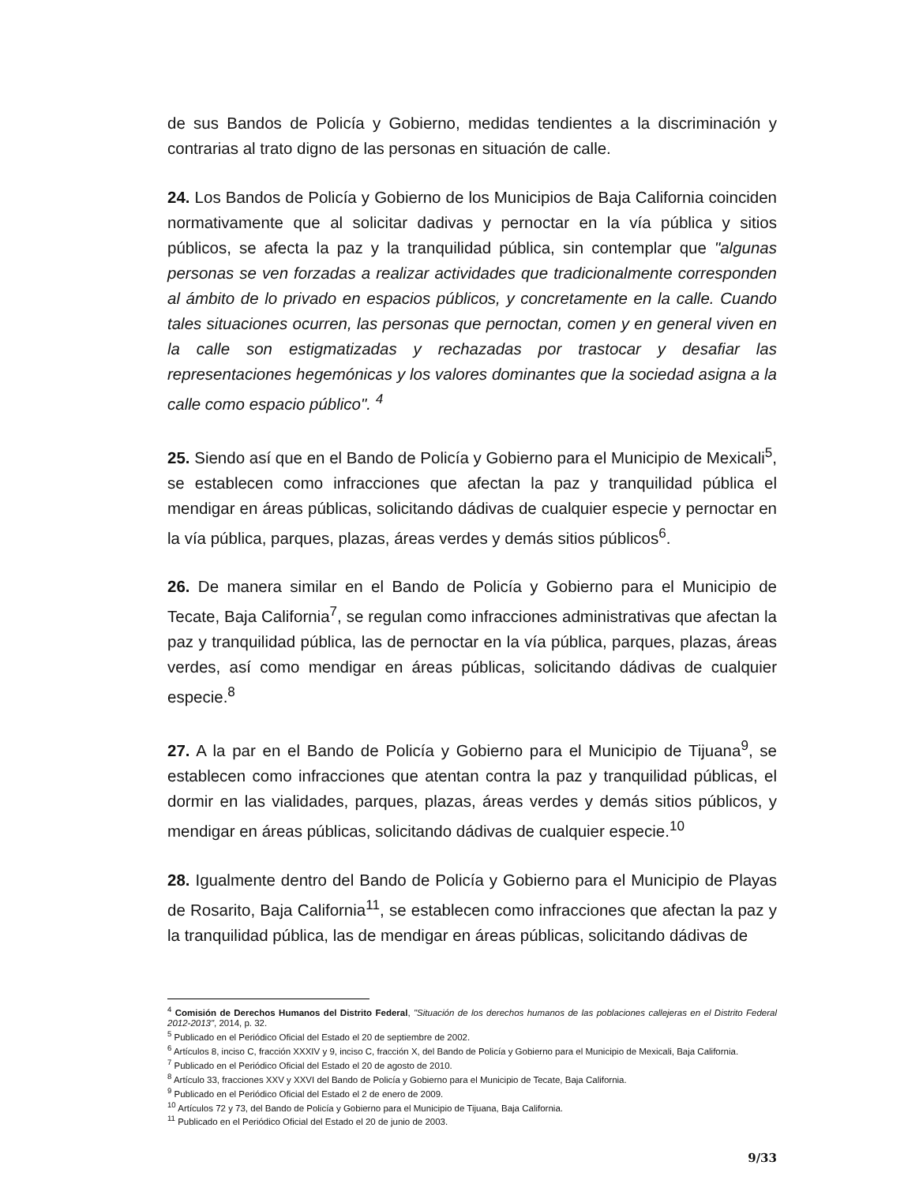de sus Bandos de Policía y Gobierno, medidas tendientes a la discriminación y contrarias al trato digno de las personas en situación de calle.
24. Los Bandos de Policía y Gobierno de los Municipios de Baja California coinciden normativamente que al solicitar dadivas y pernoctar en la vía pública y sitios públicos, se afecta la paz y la tranquilidad pública, sin contemplar que "algunas personas se ven forzadas a realizar actividades que tradicionalmente corresponden al ámbito de lo privado en espacios públicos, y concretamente en la calle. Cuando tales situaciones ocurren, las personas que pernoctan, comen y en general viven en la calle son estigmatizadas y rechazadas por trastocar y desafiar las representaciones hegemónicas y los valores dominantes que la sociedad asigna a la calle como espacio público". <sup>4</sup>
25. Siendo así que en el Bando de Policía y Gobierno para el Municipio de Mexicali<sup>5</sup>, se establecen como infracciones que afectan la paz y tranquilidad pública el mendigar en áreas públicas, solicitando dádivas de cualquier especie y pernoctar en la vía pública, parques, plazas, áreas verdes y demás sitios públicos<sup>6</sup>.
26. De manera similar en el Bando de Policía y Gobierno para el Municipio de Tecate, Baja California<sup>7</sup>, se regulan como infracciones administrativas que afectan la paz y tranquilidad pública, las de pernoctar en la vía pública, parques, plazas, áreas verdes, así como mendigar en áreas públicas, solicitando dádivas de cualquier especie.<sup>8</sup>
27. A la par en el Bando de Policía y Gobierno para el Municipio de Tijuana<sup>9</sup>, se establecen como infracciones que atentan contra la paz y tranquilidad públicas, el dormir en las vialidades, parques, plazas, áreas verdes y demás sitios públicos, y mendigar en áreas públicas, solicitando dádivas de cualquier especie.<sup>10</sup>
28. Igualmente dentro del Bando de Policía y Gobierno para el Municipio de Playas de Rosarito, Baja California<sup>11</sup>, se establecen como infracciones que afectan la paz y la tranquilidad pública, las de mendigar en áreas públicas, solicitando dádivas de
<sup>4</sup> Comisión de Derechos Humanos del Distrito Federal, "Situación de los derechos humanos de las poblaciones callejeras en el Distrito Federal 2012-2013", 2014, p. 32.
<sup>5</sup> Publicado en el Periódico Oficial del Estado el 20 de septiembre de 2002.
<sup>6</sup> Artículos 8, inciso C, fracción XXXIV y 9, inciso C, fracción X, del Bando de Policía y Gobierno para el Municipio de Mexicali, Baja California.
<sup>7</sup> Publicado en el Periódico Oficial del Estado el 20 de agosto de 2010.
<sup>8</sup> Artículo 33, fracciones XXV y XXVI del Bando de Policía y Gobierno para el Municipio de Tecate, Baja California.
<sup>9</sup> Publicado en el Periódico Oficial del Estado el 2 de enero de 2009.
<sup>10</sup> Artículos 72 y 73, del Bando de Policía y Gobierno para el Municipio de Tijuana, Baja California.
<sup>11</sup> Publicado en el Periódico Oficial del Estado el 20 de junio de 2003.
9/33